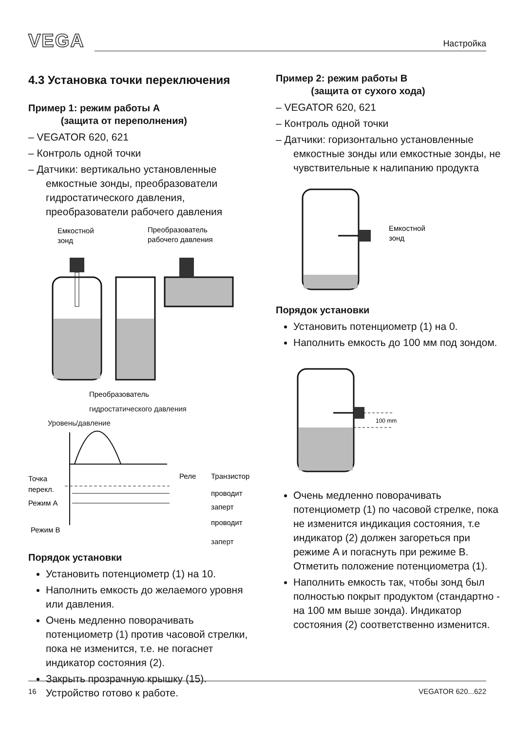VEGA
Настройка
4.3 Установка точки переключения
Пример 1: режим работы A
(защита от переполнения)
– VEGATOR 620, 621
– Контроль одной точки
– Датчики: вертикально установленные емкостные зонды, преобразователи гидростатического давления, преобразователи рабочего давления
Емкостной
зонд
Преобразователь
рабочего давления
Преобразователь
гидростатического давления
Уровень/давление
Точка
перекл.
Реле
Транзистор
проводит
заперт
Режим A
Режим B
проводит
заперт
Порядок установки
Установить потенциометр (1) на 10.
Наполнить емкость до желаемого уровня или давления.
Очень медленно поворачивать потенциометр (1) против часовой стрелки, пока не изменится, т.е. не погаснет индикатор состояния (2).
Закрыть прозрачную крышку (15). Устройство готово к работе.
Пример 2: режим работы B
(защита от сухого хода)
– VEGATOR 620, 621
– Контроль одной точки
– Датчики: горизонтально установленные емкостные зонды или емкостные зонды, не чувствительные к налипанию продукта
Емкостной
зонд
Порядок установки
Установить потенциометр (1) на 0.
Наполнить емкость до 100 мм под зондом.
100 mm
Очень медленно поворачивать потенциометр (1) по часовой стрелке, пока не изменится индикация состояния, т.е индикатор (2) должен загореться при режиме A и погаснуть при режиме B. Отметить положение потенциометра (1).
Наполнить емкость так, чтобы зонд был полностью покрыт продуктом (стандартно - на 100 мм выше зонда). Индикатор состояния (2) соответственно изменится.
16 VEGATOR 620...622